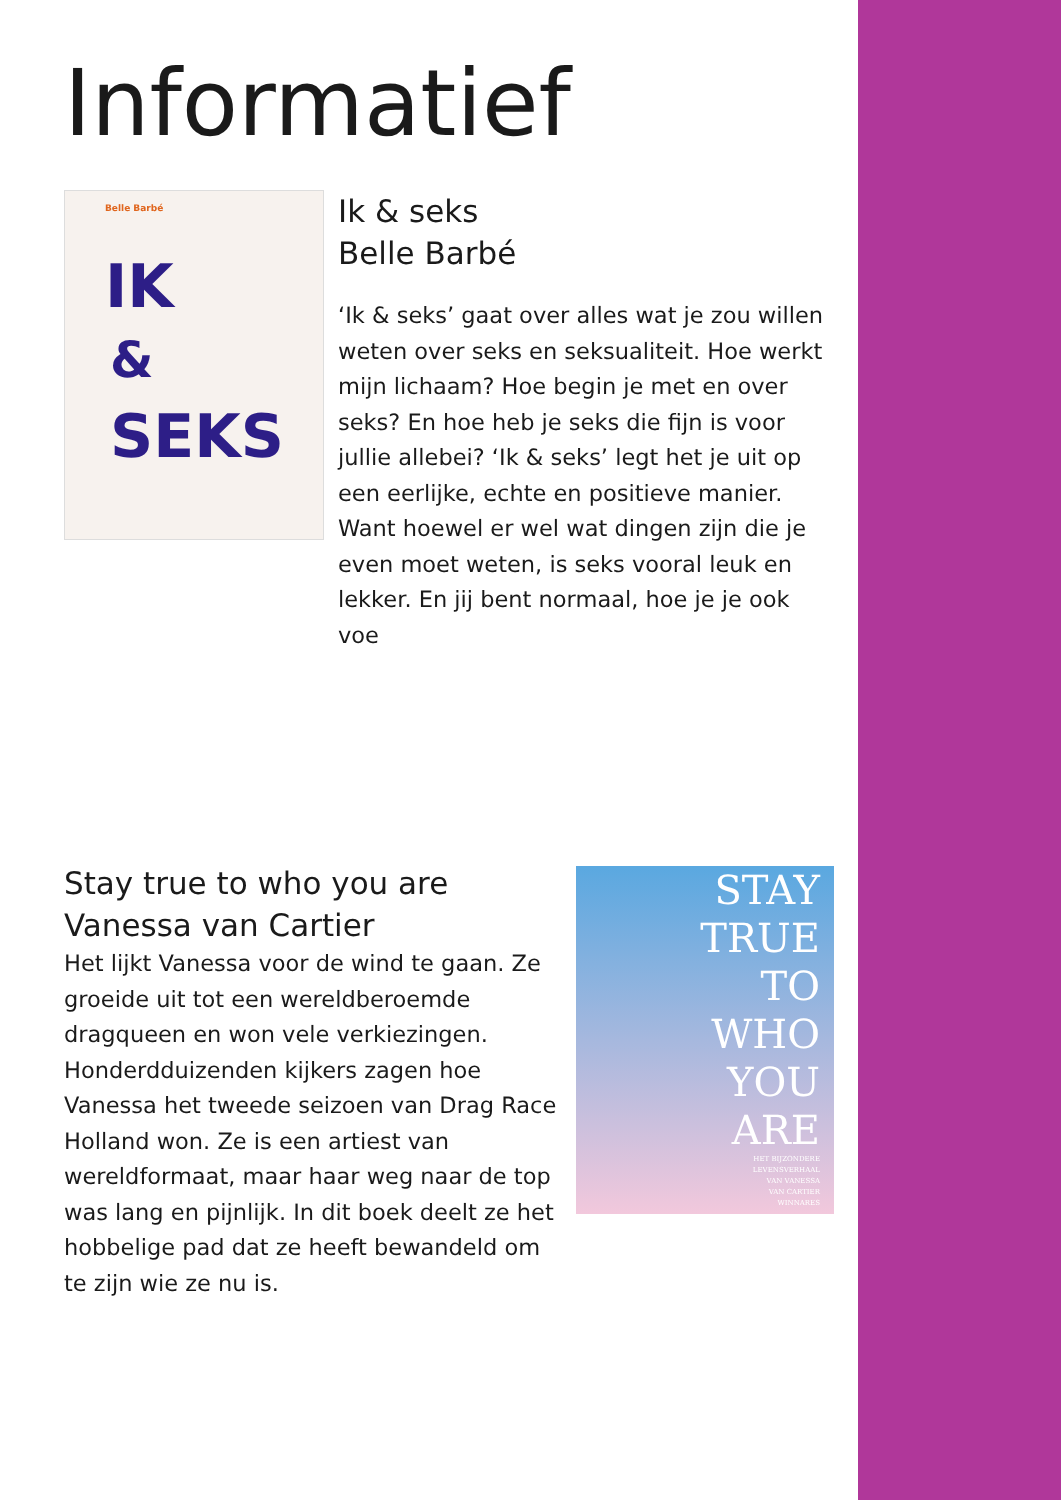Informatief
Belle Barbé
IK
&
SEKS
Ik & seks
Belle Barbé
‘Ik & seks’ gaat over alles wat je zou willen weten over seks en seksualiteit. Hoe werkt mijn lichaam? Hoe begin je met en over seks? En hoe heb je seks die fijn is voor jullie allebei? ‘Ik & seks’ legt het je uit op een eerlijke, echte en positieve manier. Want hoewel er wel wat dingen zijn die je even moet weten, is seks vooral leuk en lekker. En jij bent normaal, hoe je je ook voe
Stay true to who you are
Vanessa van Cartier
Het lijkt Vanessa voor de wind te gaan. Ze groeide uit tot een wereldberoemde dragqueen en won vele verkiezingen. Honderdduizenden kijkers zagen hoe Vanessa het tweede seizoen van Drag Race Holland won. Ze is een artiest van wereldformaat, maar haar weg naar de top was lang en pijnlijk. In dit boek deelt ze het hobbelige pad dat ze heeft bewandeld om te zijn wie ze nu is.
STAY
TRUE
TO
WHO
YOU
ARE
HET BIJZONDERE
LEVENSVERHAAL
VAN VANESSA
VAN CARTIER
WINNARES